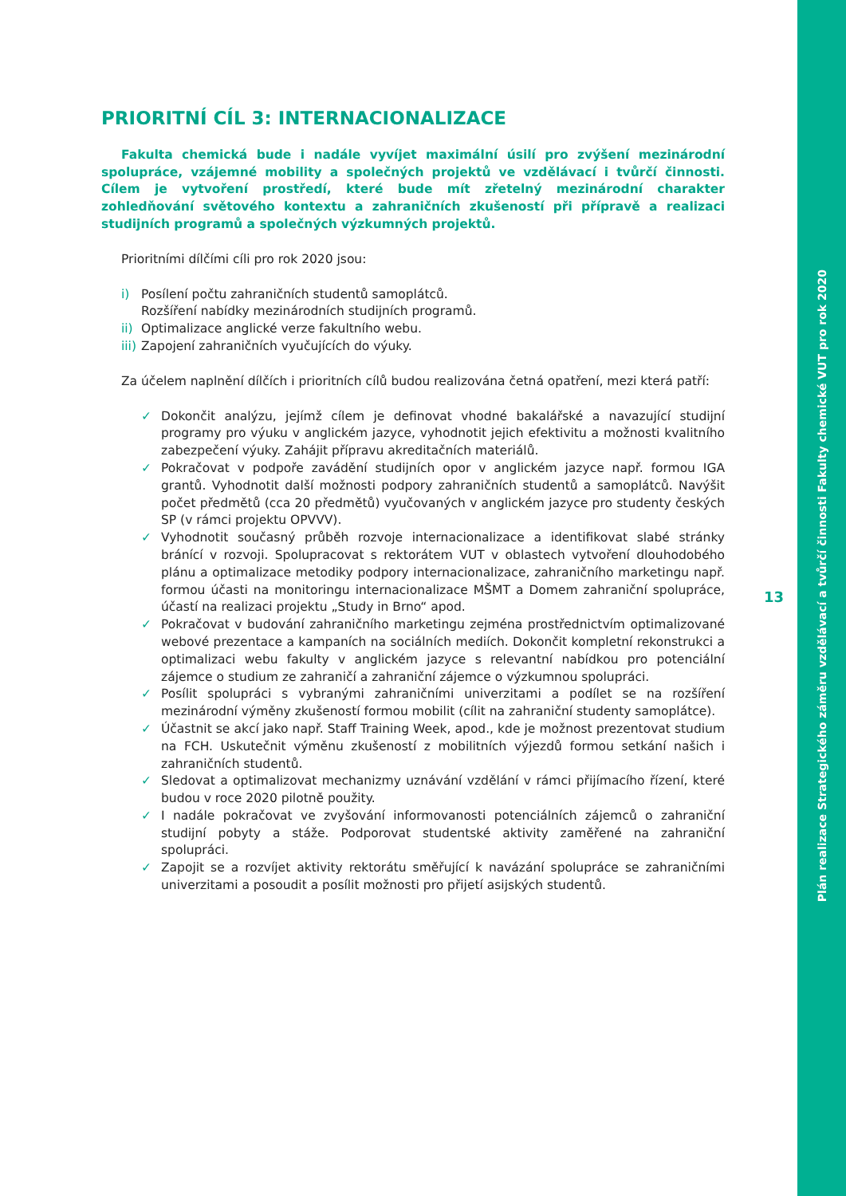Plán realizace Strategického záměru vzdělávací a tvůrčí činnosti Fakulty chemické VUT pro rok 2020
13
PRIORITNÍ CÍL 3: INTERNACIONALIZACE
Fakulta chemická bude i nadále vyvíjet maximální úsilí pro zvýšení mezinárodní spolupráce, vzájemné mobility a společných projektů ve vzdělávací i tvůrčí činnosti. Cílem je vytvoření prostředí, které bude mít zřetelný mezinárodní charakter zohledňování světového kontextu a zahraničních zkušeností při přípravě a realizaci studijních programů a společných výzkumných projektů.
Prioritními dílčími cíli pro rok 2020 jsou:
i) Posílení počtu zahraničních studentů samoplátců.
Rozšíření nabídky mezinárodních studijních programů.
ii) Optimalizace anglické verze fakultního webu.
iii) Zapojení zahraničních vyučujících do výuky.
Za účelem naplnění dílčích i prioritních cílů budou realizována četná opatření, mezi která patří:
✓ Dokončit analýzu, jejímž cílem je definovat vhodné bakalářské a navazující studijní programy pro výuku v anglickém jazyce, vyhodnotit jejich efektivitu a možnosti kvalitního zabezpečení výuky. Zahájit přípravu akreditačních materiálů.
✓ Pokračovat v podpoře zavádění studijních opor v anglickém jazyce např. formou IGA grantů. Vyhodnotit další možnosti podpory zahraničních studentů a samoplátců. Navýšit počet předmětů (cca 20 předmětů) vyučovaných v anglickém jazyce pro studenty českých SP (v rámci projektu OPVVV).
✓ Vyhodnotit současný průběh rozvoje internacionalizace a identifikovat slabé stránky bránící v rozvoji. Spolupracovat s rektorátem VUT v oblastech vytvoření dlouhodobého plánu a optimalizace metodiky podpory internacionalizace, zahraničního marketingu např. formou účasti na monitoringu internacionalizace MŠMT a Domem zahraniční spolupráce, účastí na realizaci projektu „Study in Brno“ apod.
✓ Pokračovat v budování zahraničního marketingu zejména prostřednictvím optimalizované webové prezentace a kampaních na sociálních mediích. Dokončit kompletní rekonstrukci a optimalizaci webu fakulty v anglickém jazyce s relevantní nabídkou pro potenciální zájemce o studium ze zahraničí a zahraniční zájemce o výzkumnou spolupráci.
✓ Posílit spolupráci s vybranými zahraničními univerzitami a podílet se na rozšíření mezinárodní výměny zkušeností formou mobilit (cílit na zahraniční studenty samoplátce).
✓ Účastnit se akcí jako např. Staff Training Week, apod., kde je možnost prezentovat studium na FCH. Uskutečnit výměnu zkušeností z mobilitních výjezdů formou setkání našich i zahraničních studentů.
✓ Sledovat a optimalizovat mechanizmy uznávání vzdělání v rámci přijímacího řízení, které budou v roce 2020 pilotně použity.
✓ I nadále pokračovat ve zvyšování informovanosti potenciálních zájemců o zahraniční studijní pobyty a stáže. Podporovat studentské aktivity zaměřené na zahraniční spolupráci.
✓ Zapojit se a rozvíjet aktivity rektorátu směřující k navázání spolupráce se zahraničními univerzitami a posoudit a posílit možnosti pro přijetí asijských studentů.